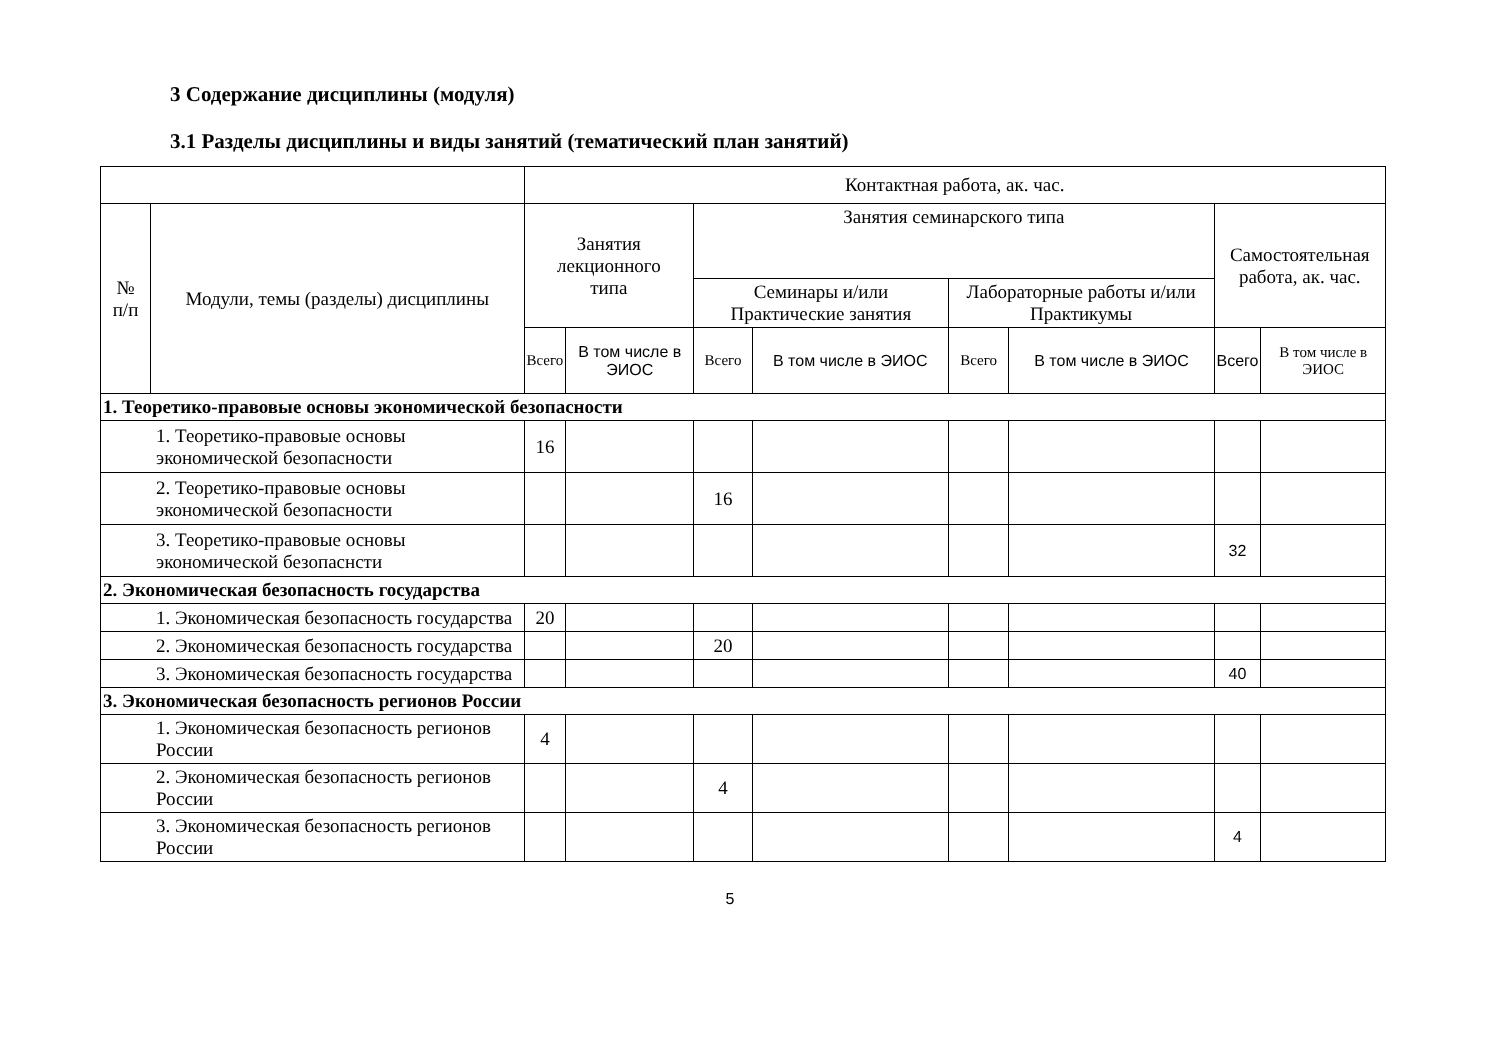3 Содержание дисциплины (модуля)
3.1 Разделы дисциплины и виды занятий (тематический план занятий)
| | | Контактная работа, ак. час. | | | | | | | |
| --- | --- | --- | --- | --- | --- | --- | --- | --- | --- |
| № п/п | Модули, темы (разделы) дисциплины | Занятия лекционного типа | | Занятия семинарского типа | | | | Самостоятельная работа, ак. час. | |
| | | | | Семинары и/или Практические занятия | | Лабораторные работы и/или Практикумы | | | |
| | | Всего | В том числе в ЭИОС | Всего | В том числе в ЭИОС | Всего | В том числе в ЭИОС | Всего | В том числе в ЭИОС |
| 1. Теоретико-правовые основы экономической безопасности | | | | | | | | | |
| 1. Теоретико-правовые основы экономической безопасности | | 16 | | | | | | | |
| 2. Теоретико-правовые основы экономической безопасности | | | | 16 | | | | | |
| 3. Теоретико-правовые основы экономической безопаснсти | | | | | | | | 32 | |
| 2. Экономическая безопасность государства | | | | | | | | | |
| 1. Экономическая безопасность государства | | 20 | | | | | | | |
| 2. Экономическая безопасность государства | | | | 20 | | | | | |
| 3. Экономическая безопасность государства | | | | | | | | 40 | |
| 3. Экономическая безопасность регионов России | | | | | | | | | |
| 1. Экономическая безопасность регионов России | | 4 | | | | | | | |
| 2. Экономическая безопасность регионов России | | | | 4 | | | | | |
| 3. Экономическая безопасность регионов России | | | | | | | | 4 | |
5